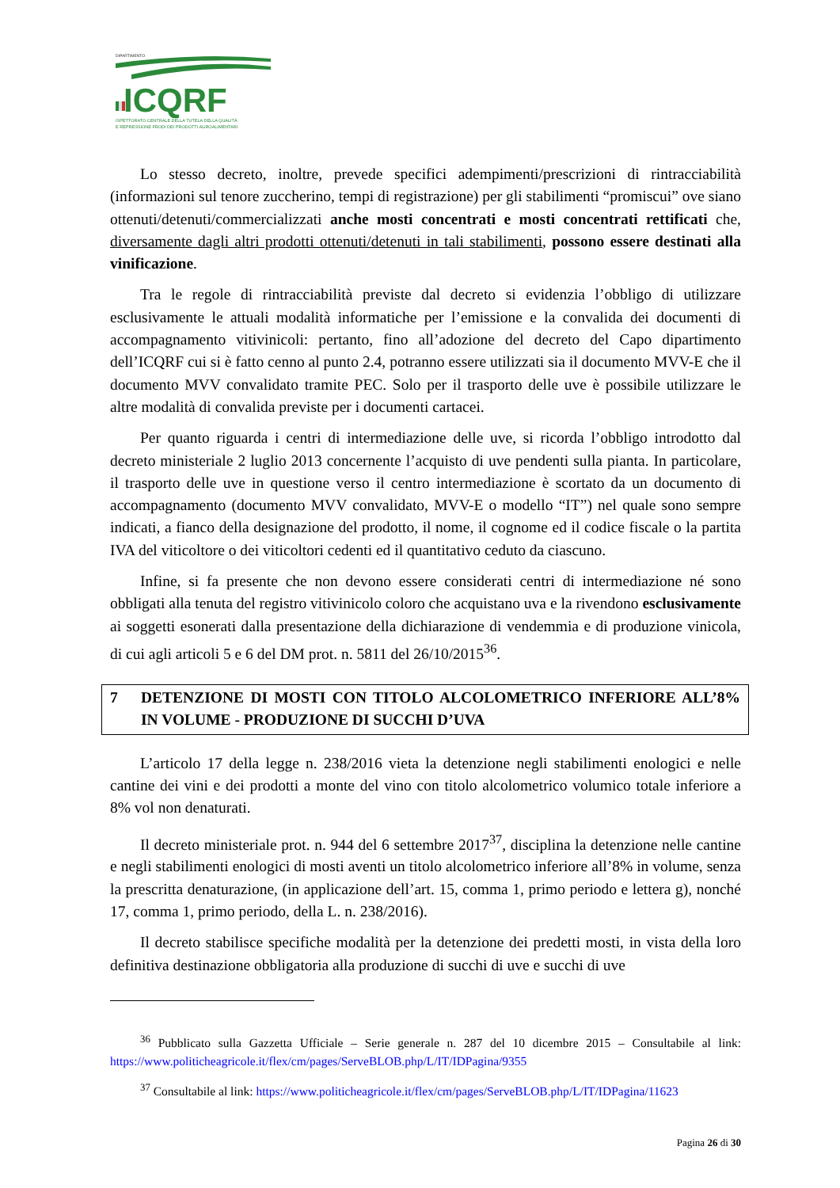DIPARTIMENTO
ICQRF
ISPETTORATO CENTRALE DELLA TUTELA DELLA QUALITÀ
E REPRESSIONE FRODI DEI PRODOTTI AGROALIMENTARI
Lo stesso decreto, inoltre, prevede specifici adempimenti/prescrizioni di rintracciabilità (informazioni sul tenore zuccherino, tempi di registrazione) per gli stabilimenti “promiscui” ove siano ottenuti/detenuti/commercializzati anche mosti concentrati e mosti concentrati rettificati che, diversamente dagli altri prodotti ottenuti/detenuti in tali stabilimenti, possono essere destinati alla vinificazione.
Tra le regole di rintracciabilità previste dal decreto si evidenzia l’obbligo di utilizzare esclusivamente le attuali modalità informatiche per l’emissione e la convalida dei documenti di accompagnamento vitivinicoli: pertanto, fino all’adozione del decreto del Capo dipartimento dell’ICQRF cui si è fatto cenno al punto 2.4, potranno essere utilizzati sia il documento MVV-E che il documento MVV convalidato tramite PEC. Solo per il trasporto delle uve è possibile utilizzare le altre modalità di convalida previste per i documenti cartacei.
Per quanto riguarda i centri di intermediazione delle uve, si ricorda l’obbligo introdotto dal decreto ministeriale 2 luglio 2013 concernente l’acquisto di uve pendenti sulla pianta. In particolare, il trasporto delle uve in questione verso il centro intermediazione è scortato da un documento di accompagnamento (documento MVV convalidato, MVV-E o modello “IT”) nel quale sono sempre indicati, a fianco della designazione del prodotto, il nome, il cognome ed il codice fiscale o la partita IVA del viticoltore o dei viticoltori cedenti ed il quantitativo ceduto da ciascuno.
Infine, si fa presente che non devono essere considerati centri di intermediazione né sono obbligati alla tenuta del registro vitivinicolo coloro che acquistano uva e la rivendono esclusivamente ai soggetti esonerati dalla presentazione della dichiarazione di vendemmia e di produzione vinicola, di cui agli articoli 5 e 6 del DM prot. n. 5811 del 26/10/2015<sup>36</sup>.
7 DETENZIONE DI MOSTI CON TITOLO ALCOLOMETRICO INFERIORE ALL’8% IN VOLUME - PRODUZIONE DI SUCCHI D’UVA
L’articolo 17 della legge n. 238/2016 vieta la detenzione negli stabilimenti enologici e nelle cantine dei vini e dei prodotti a monte del vino con titolo alcolometrico volumico totale inferiore a 8% vol non denaturati.
Il decreto ministeriale prot. n. 944 del 6 settembre 2017<sup>37</sup>, disciplina la detenzione nelle cantine e negli stabilimenti enologici di mosti aventi un titolo alcolometrico inferiore all’8% in volume, senza la prescritta denaturazione, (in applicazione dell’art. 15, comma 1, primo periodo e lettera g), nonché 17, comma 1, primo periodo, della L. n. 238/2016).
Il decreto stabilisce specifiche modalità per la detenzione dei predetti mosti, in vista della loro definitiva destinazione obbligatoria alla produzione di succhi di uve e succhi di uve
<sup>36</sup> Pubblicato sulla Gazzetta Ufficiale – Serie generale n. 287 del 10 dicembre 2015 – Consultabile al link: https://www.politicheagricole.it/flex/cm/pages/ServeBLOB.php/L/IT/IDPagina/9355
<sup>37</sup> Consultabile al link: https://www.politicheagricole.it/flex/cm/pages/ServeBLOB.php/L/IT/IDPagina/11623
Pagina 26 di 30